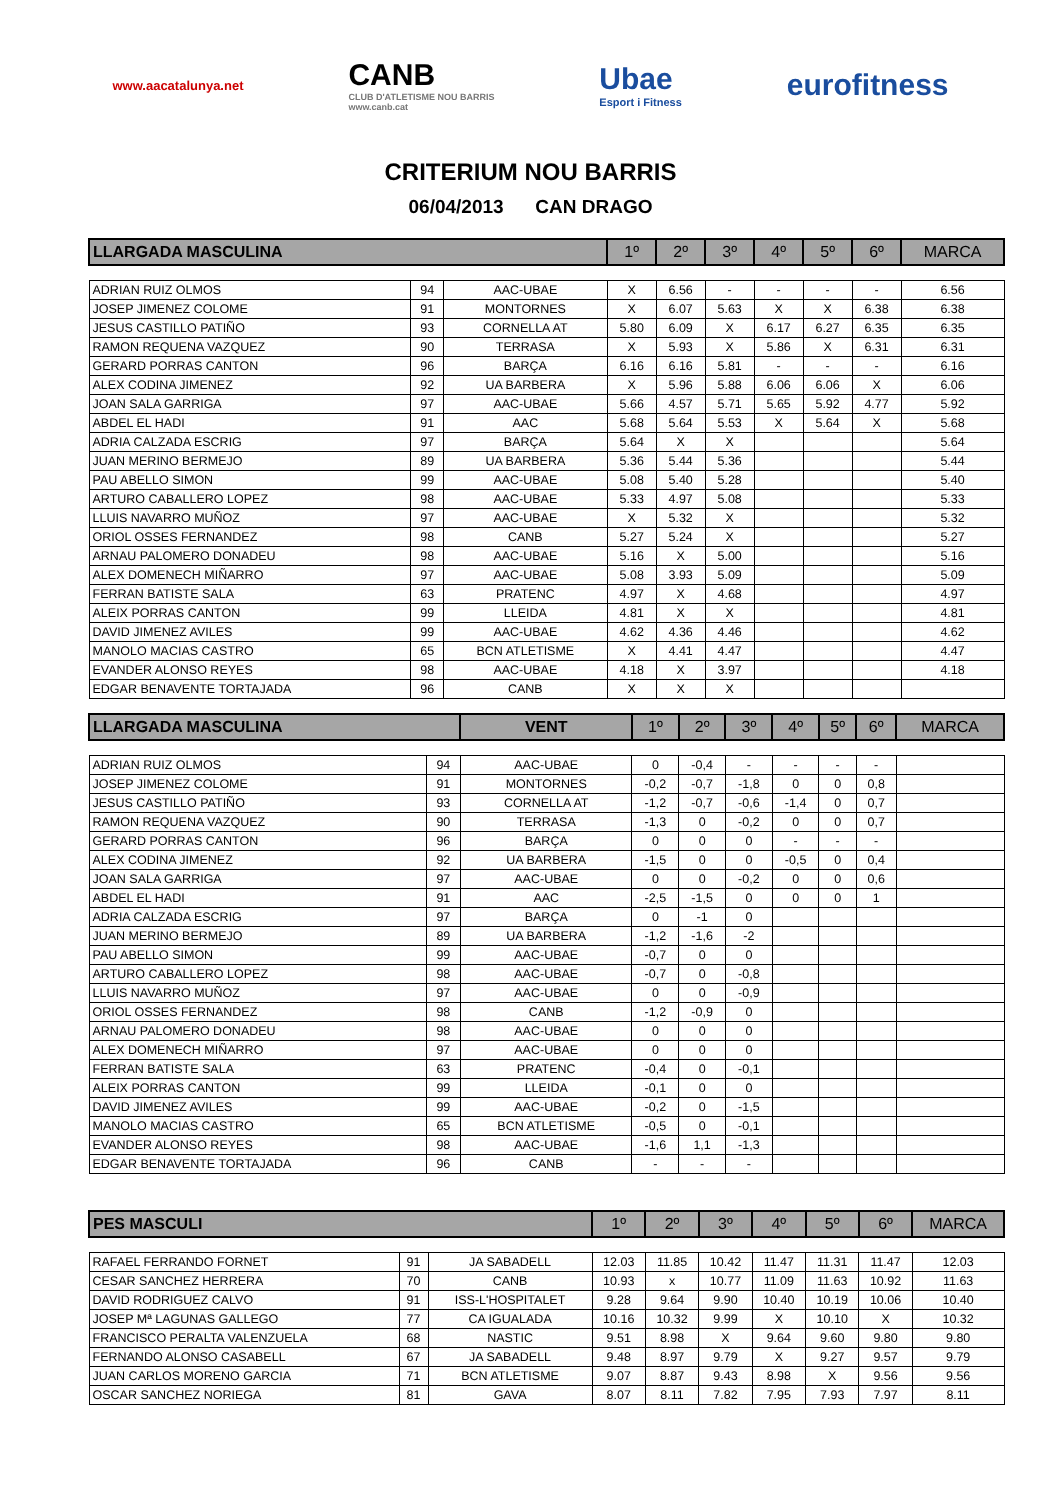www.aacatalunya.net
CANB
CLUB D'ATLETISME NOU BARRIS
www.canb.cat
Ubae
Esport i Fitness
eurofitness
CRITERIUM NOU BARRIS
06/04/2013 CAN DRAGO
| LLARGADA MASCULINA | | | 1º | 2º | 3º | 4º | 5º | 6º | MARCA |
| --- | --- | --- | --- | --- | --- | --- | --- | --- | --- |
| ADRIAN RUIZ OLMOS | 94 | AAC-UBAE | X | 6.56 | - | - | - | - | 6.56 |
| JOSEP JIMENEZ COLOME | 91 | MONTORNES | X | 6.07 | 5.63 | X | X | 6.38 | 6.38 |
| JESUS CASTILLO PATIÑO | 93 | CORNELLA AT | 5.80 | 6.09 | X | 6.17 | 6.27 | 6.35 | 6.35 |
| RAMON REQUENA VAZQUEZ | 90 | TERRASA | X | 5.93 | X | 5.86 | X | 6.31 | 6.31 |
| GERARD PORRAS CANTON | 96 | BARÇA | 6.16 | 6.16 | 5.81 | - | - | - | 6.16 |
| ALEX CODINA JIMENEZ | 92 | UA BARBERA | X | 5.96 | 5.88 | 6.06 | 6.06 | X | 6.06 |
| JOAN SALA GARRIGA | 97 | AAC-UBAE | 5.66 | 4.57 | 5.71 | 5.65 | 5.92 | 4.77 | 5.92 |
| ABDEL EL HADI | 91 | AAC | 5.68 | 5.64 | 5.53 | X | 5.64 | X | 5.68 |
| ADRIA CALZADA ESCRIG | 97 | BARÇA | 5.64 | X | X | | | | 5.64 |
| JUAN MERINO BERMEJO | 89 | UA BARBERA | 5.36 | 5.44 | 5.36 | | | | 5.44 |
| PAU ABELLO SIMON | 99 | AAC-UBAE | 5.08 | 5.40 | 5.28 | | | | 5.40 |
| ARTURO CABALLERO LOPEZ | 98 | AAC-UBAE | 5.33 | 4.97 | 5.08 | | | | 5.33 |
| LLUIS NAVARRO MUÑOZ | 97 | AAC-UBAE | X | 5.32 | X | | | | 5.32 |
| ORIOL OSSES FERNANDEZ | 98 | CANB | 5.27 | 5.24 | X | | | | 5.27 |
| ARNAU PALOMERO DONADEU | 98 | AAC-UBAE | 5.16 | X | 5.00 | | | | 5.16 |
| ALEX DOMENECH MIÑARRO | 97 | AAC-UBAE | 5.08 | 3.93 | 5.09 | | | | 5.09 |
| FERRAN BATISTE SALA | 63 | PRATENC | 4.97 | X | 4.68 | | | | 4.97 |
| ALEIX PORRAS CANTON | 99 | LLEIDA | 4.81 | X | X | | | | 4.81 |
| DAVID JIMENEZ AVILES | 99 | AAC-UBAE | 4.62 | 4.36 | 4.46 | | | | 4.62 |
| MANOLO MACIAS CASTRO | 65 | BCN ATLETISME | X | 4.41 | 4.47 | | | | 4.47 |
| EVANDER ALONSO REYES | 98 | AAC-UBAE | 4.18 | X | 3.97 | | | | 4.18 |
| EDGAR BENAVENTE TORTAJADA | 96 | CANB | X | X | X | | | | |
| LLARGADA MASCULINA | | VENT | 1º | 2º | 3º | 4º | 5º | 6º | MARCA |
| --- | --- | --- | --- | --- | --- | --- | --- | --- | --- |
| ADRIAN RUIZ OLMOS | 94 | AAC-UBAE | 0 | -0,4 | - | - | - | - | |
| JOSEP JIMENEZ COLOME | 91 | MONTORNES | -0,2 | -0,7 | -1,8 | 0 | 0 | 0,8 | |
| JESUS CASTILLO PATIÑO | 93 | CORNELLA AT | -1,2 | -0,7 | -0,6 | -1,4 | 0 | 0,7 | |
| RAMON REQUENA VAZQUEZ | 90 | TERRASA | -1,3 | 0 | -0,2 | 0 | 0 | 0,7 | |
| GERARD PORRAS CANTON | 96 | BARÇA | 0 | 0 | 0 | - | - | - | |
| ALEX CODINA JIMENEZ | 92 | UA BARBERA | -1,5 | 0 | 0 | -0,5 | 0 | 0,4 | |
| JOAN SALA GARRIGA | 97 | AAC-UBAE | 0 | 0 | -0,2 | 0 | 0 | 0,6 | |
| ABDEL EL HADI | 91 | AAC | -2,5 | -1,5 | 0 | 0 | 0 | 1 | |
| ADRIA CALZADA ESCRIG | 97 | BARÇA | 0 | -1 | 0 | | | | |
| JUAN MERINO BERMEJO | 89 | UA BARBERA | -1,2 | -1,6 | -2 | | | | |
| PAU ABELLO SIMON | 99 | AAC-UBAE | -0,7 | 0 | 0 | | | | |
| ARTURO CABALLERO LOPEZ | 98 | AAC-UBAE | -0,7 | 0 | -0,8 | | | | |
| LLUIS NAVARRO MUÑOZ | 97 | AAC-UBAE | 0 | 0 | -0,9 | | | | |
| ORIOL OSSES FERNANDEZ | 98 | CANB | -1,2 | -0,9 | 0 | | | | |
| ARNAU PALOMERO DONADEU | 98 | AAC-UBAE | 0 | 0 | 0 | | | | |
| ALEX DOMENECH MIÑARRO | 97 | AAC-UBAE | 0 | 0 | 0 | | | | |
| FERRAN BATISTE SALA | 63 | PRATENC | -0,4 | 0 | -0,1 | | | | |
| ALEIX PORRAS CANTON | 99 | LLEIDA | -0,1 | 0 | 0 | | | | |
| DAVID JIMENEZ AVILES | 99 | AAC-UBAE | -0,2 | 0 | -1,5 | | | | |
| MANOLO MACIAS CASTRO | 65 | BCN ATLETISME | -0,5 | 0 | -0,1 | | | | |
| EVANDER ALONSO REYES | 98 | AAC-UBAE | -1,6 | 1,1 | -1,3 | | | | |
| EDGAR BENAVENTE TORTAJADA | 96 | CANB | - | - | - | | | | |
| PES MASCULI | | | 1º | 2º | 3º | 4º | 5º | 6º | MARCA |
| --- | --- | --- | --- | --- | --- | --- | --- | --- | --- |
| RAFAEL FERRANDO FORNET | 91 | JA SABADELL | 12.03 | 11.85 | 10.42 | 11.47 | 11.31 | 11.47 | 12.03 |
| CESAR SANCHEZ HERRERA | 70 | CANB | 10.93 | x | 10.77 | 11.09 | 11.63 | 10.92 | 11.63 |
| DAVID RODRIGUEZ CALVO | 91 | ISS-L'HOSPITALET | 9.28 | 9.64 | 9.90 | 10.40 | 10.19 | 10.06 | 10.40 |
| JOSEP Mª LAGUNAS GALLEGO | 77 | CA IGUALADA | 10.16 | 10.32 | 9.99 | X | 10.10 | X | 10.32 |
| FRANCISCO PERALTA VALENZUELA | 68 | NASTIC | 9.51 | 8.98 | X | 9.64 | 9.60 | 9.80 | 9.80 |
| FERNANDO ALONSO CASABELL | 67 | JA SABADELL | 9.48 | 8.97 | 9.79 | X | 9.27 | 9.57 | 9.79 |
| JUAN CARLOS MORENO GARCIA | 71 | BCN ATLETISME | 9.07 | 8.87 | 9.43 | 8.98 | X | 9.56 | 9.56 |
| OSCAR SANCHEZ NORIEGA | 81 | GAVA | 8.07 | 8.11 | 7.82 | 7.95 | 7.93 | 7.97 | 8.11 |